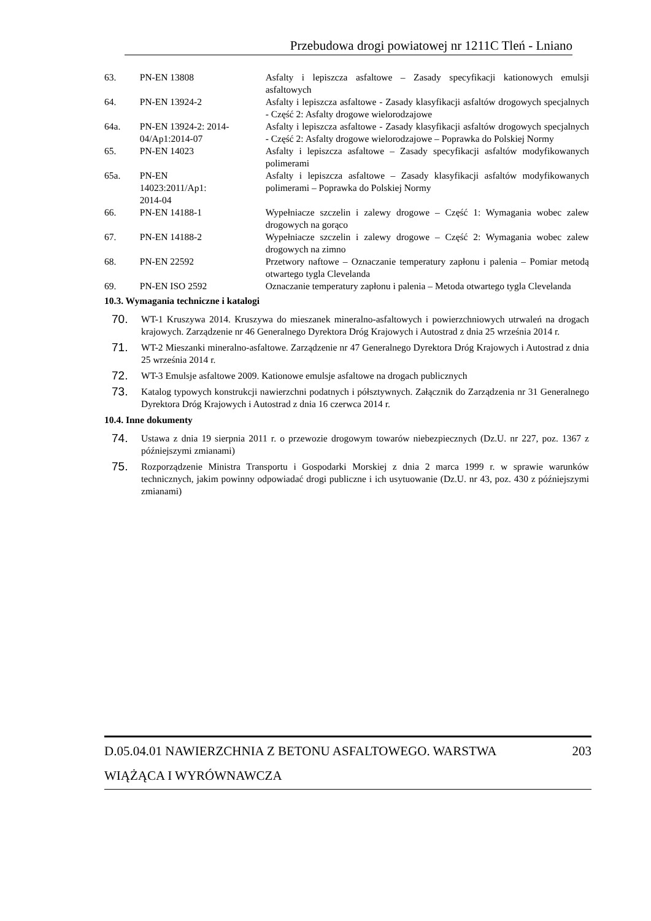Przebudowa drogi powiatowej nr 1211C Tleń - Lniano
| 63. | PN-EN 13808 | Asfalty i lepiszcza asfaltowe – Zasady specyfikacji kationowych emulsji asfaltowych |
| 64. | PN-EN 13924-2 | Asfalty i lepiszcza asfaltowe - Zasady klasyfikacji asfaltów drogowych specjalnych - Część 2: Asfalty drogowe wielorodzajowe |
| 64a. | PN-EN 13924-2: 2014-04/Ap1:2014-07 | Asfalty i lepiszcza asfaltowe - Zasady klasyfikacji asfaltów drogowych specjalnych - Część 2: Asfalty drogowe wielorodzajowe – Poprawka do Polskiej Normy |
| 65. | PN-EN 14023 | Asfalty i lepiszcza asfaltowe – Zasady specyfikacji asfaltów modyfikowanych polimerami |
| 65a. | PN-EN 14023:2011/Ap1: 2014-04 | Asfalty i lepiszcza asfaltowe – Zasady klasyfikacji asfaltów modyfikowanych polimerami – Poprawka do Polskiej Normy |
| 66. | PN-EN 14188-1 | Wypełniacze szczelin i zalewy drogowe – Część 1: Wymagania wobec zalew drogowych na gorąco |
| 67. | PN-EN 14188-2 | Wypełniacze szczelin i zalewy drogowe – Część 2: Wymagania wobec zalew drogowych na zimno |
| 68. | PN-EN 22592 | Przetwory naftowe – Oznaczanie temperatury zapłonu i palenia – Pomiar metodą otwartego tygla Clevelanda |
| 69. | PN-EN ISO 2592 | Oznaczanie temperatury zapłonu i palenia – Metoda otwartego tygla Clevelanda |
10.3. Wymagania techniczne i katalogi
70. WT-1 Kruszywa 2014. Kruszywa do mieszanek mineralno-asfaltowych i powierzchniowych utrwaleń na drogach krajowych. Zarządzenie nr 46 Generalnego Dyrektora Dróg Krajowych i Autostrad z dnia 25 września 2014 r.
71. WT-2 Mieszanki mineralno-asfaltowe. Zarządzenie nr 47 Generalnego Dyrektora Dróg Krajowych i Autostrad z dnia 25 września 2014 r.
72. WT-3 Emulsje asfaltowe 2009. Kationowe emulsje asfaltowe na drogach publicznych
73. Katalog typowych konstrukcji nawierzchni podatnych i półsztywnych. Załącznik do Zarządzenia nr 31 Generalnego Dyrektora Dróg Krajowych i Autostrad z dnia 16 czerwca 2014 r.
10.4. Inne dokumenty
74. Ustawa z dnia 19 sierpnia 2011 r. o przewozie drogowym towarów niebezpiecznych (Dz.U. nr 227, poz. 1367 z późniejszymi zmianami)
75. Rozporządzenie Ministra Transportu i Gospodarki Morskiej z dnia 2 marca 1999 r. w sprawie warunków technicznych, jakim powinny odpowiadać drogi publiczne i ich usytuowanie (Dz.U. nr 43, poz. 430 z późniejszymi zmianami)
D.05.04.01 NAWIERZCHNIA Z BETONU ASFALTOWEGO. WARSTWA 203
WIĄŻĄCA I WYRÓWNAWCZA